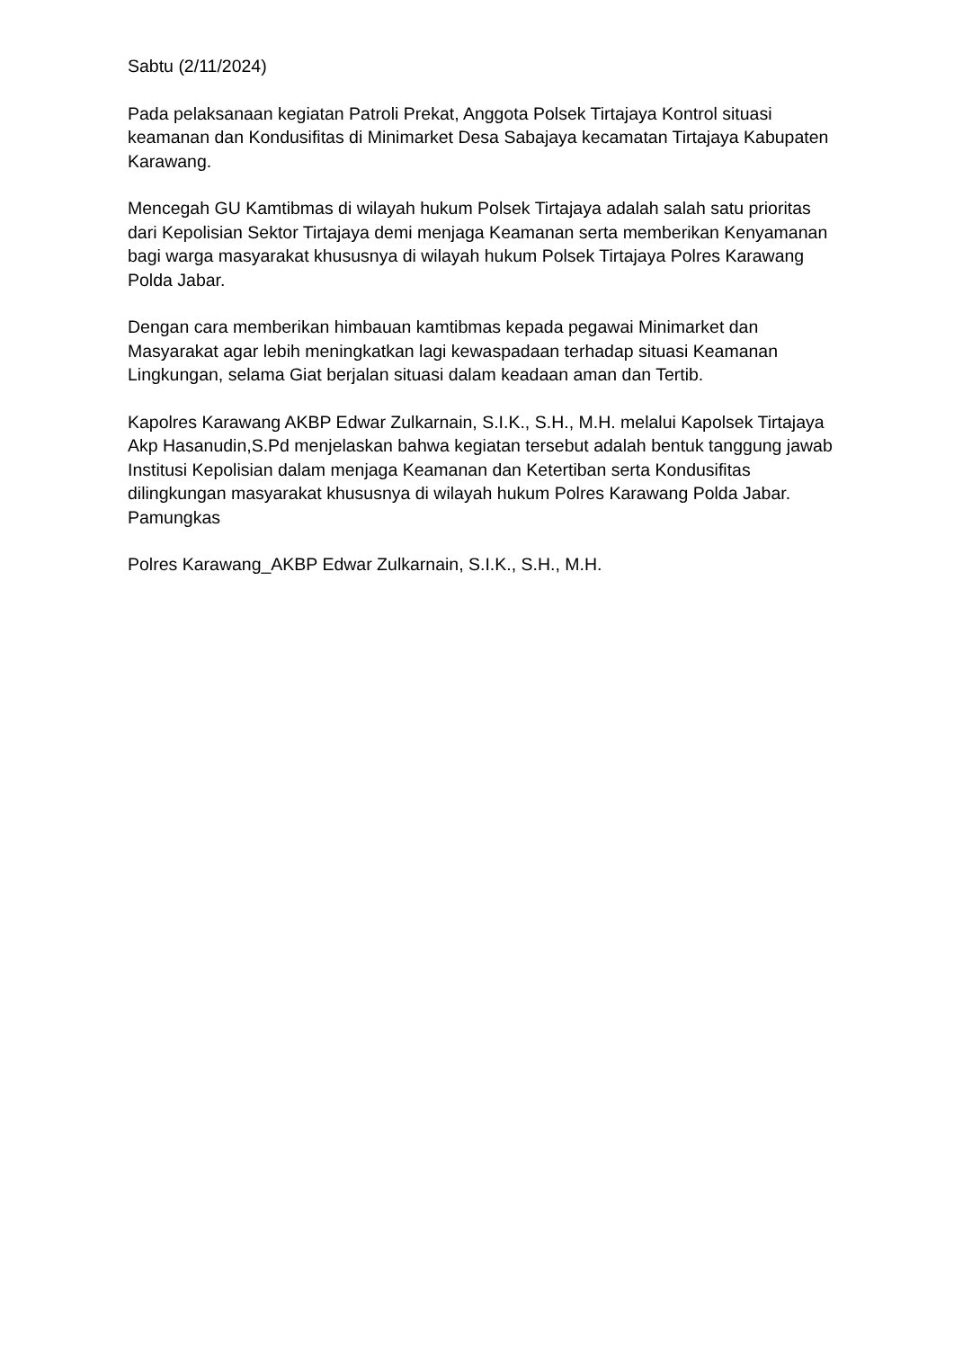Sabtu (2/11/2024)
Pada pelaksanaan kegiatan Patroli Prekat, Anggota Polsek Tirtajaya Kontrol situasi keamanan dan Kondusifitas di Minimarket Desa Sabajaya kecamatan Tirtajaya Kabupaten Karawang.
Mencegah GU Kamtibmas di wilayah hukum Polsek Tirtajaya adalah salah satu prioritas dari Kepolisian Sektor Tirtajaya demi menjaga Keamanan serta memberikan Kenyamanan bagi warga masyarakat khususnya di wilayah hukum Polsek Tirtajaya Polres Karawang Polda Jabar.
Dengan cara memberikan himbauan kamtibmas kepada pegawai Minimarket dan Masyarakat agar lebih meningkatkan lagi kewaspadaan terhadap situasi Keamanan Lingkungan, selama Giat berjalan situasi dalam keadaan aman dan Tertib.
Kapolres Karawang AKBP Edwar Zulkarnain, S.I.K., S.H., M.H. melalui Kapolsek Tirtajaya Akp Hasanudin,S.Pd menjelaskan bahwa kegiatan tersebut adalah bentuk tanggung jawab Institusi Kepolisian dalam menjaga Keamanan dan Ketertiban serta Kondusifitas dilingkungan masyarakat khususnya di wilayah hukum Polres Karawang Polda Jabar. Pamungkas
Polres Karawang_AKBP Edwar Zulkarnain, S.I.K., S.H., M.H.